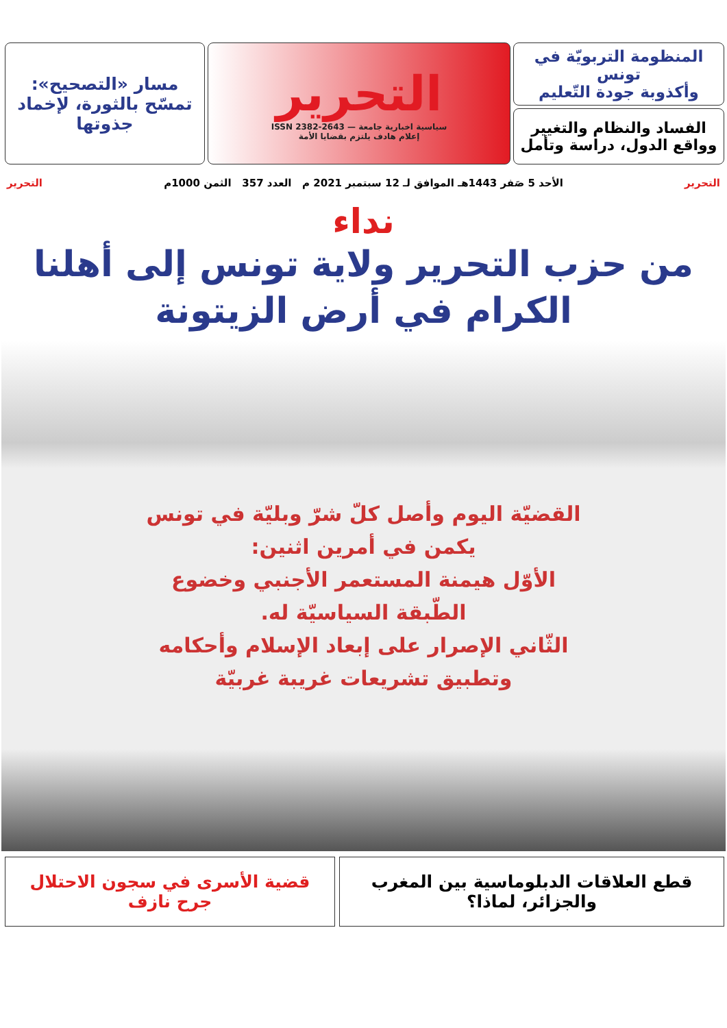المنظومة التربويّة في تونس
وأكذوبة جودة التّعليم
الفساد والنظام والتغيير
وواقع الدول، دراسة وتأمل
التحرير
سياسية اخبارية جامعة — ISSN 2382-2643
إعلام هادف يلتزم بقضايا الأمة
مسار «التصحيح»:
تمسّح بالثورة، لإخماد جذوتها
التحرير الأحد 5 صَفر 1443هـ الموافق لـ 12 سبتمبر 2021 م العدد 357 الثمن 1000م التحرير
نداء
من حزب التحرير ولاية تونس إلى أهلنا
الكرام في أرض الزيتونة
القضيّة اليوم وأصل كلّ شرّ وبليّة في تونس
يكمن في أمرين اثنين:
الأوّل هيمنة المستعمر الأجنبي وخضوع
الطّبقة السياسيّة له.
الثّاني الإصرار على إبعاد الإسلام وأحكامه
وتطبيق تشريعات غريبة غربيّة
قطع العلاقات الدبلوماسية بين المغرب
والجزائر، لماذا؟
قضية الأسرى في سجون الاحتلال
جرح نازف